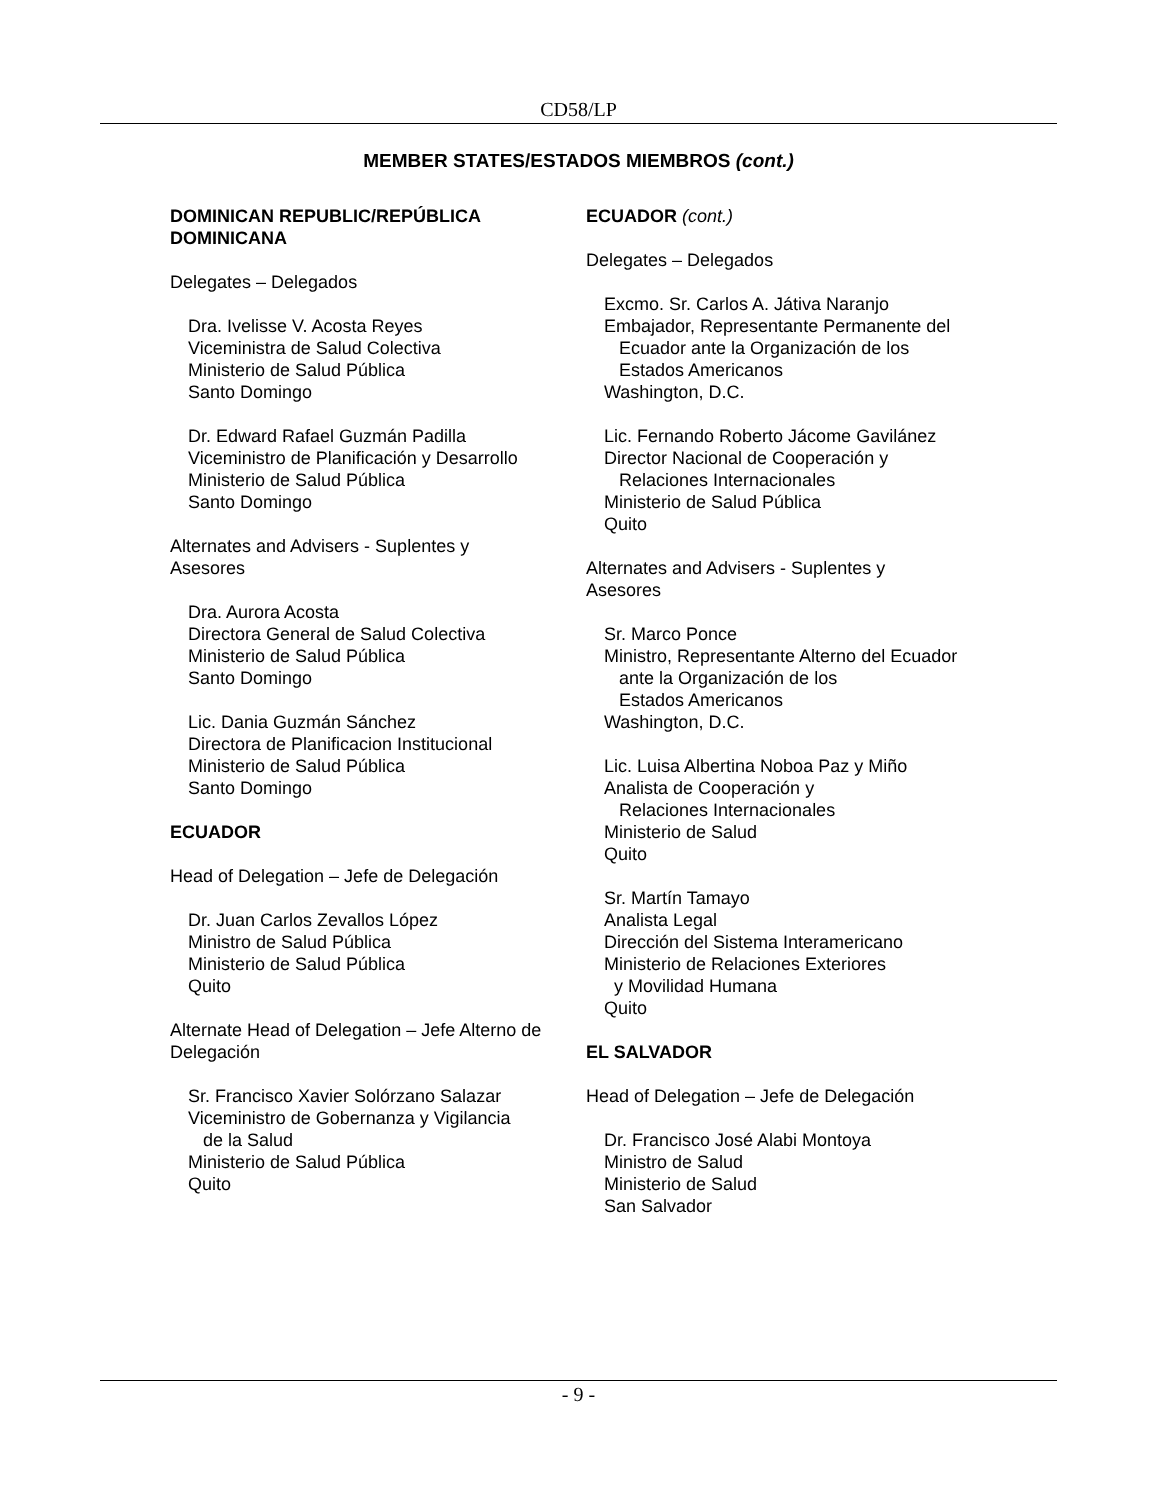CD58/LP
MEMBER STATES/ESTADOS MIEMBROS (cont.)
DOMINICAN REPUBLIC/REPÚBLICA
DOMINICANA
Delegates – Delegados
Dra. Ivelisse V. Acosta Reyes
Viceministra de Salud Colectiva
Ministerio de Salud Pública
Santo Domingo
Dr. Edward Rafael Guzmán Padilla
Viceministro de Planificación y Desarrollo
Ministerio de Salud Pública
Santo Domingo
Alternates and Advisers - Suplentes y
Asesores
Dra. Aurora Acosta
Directora General de Salud Colectiva
Ministerio de Salud Pública
Santo Domingo
Lic. Dania Guzmán Sánchez
Directora de Planificacion Institucional
Ministerio de Salud Pública
Santo Domingo
ECUADOR
Head of Delegation – Jefe de Delegación
Dr. Juan Carlos Zevallos López
Ministro de Salud Pública
Ministerio de Salud Pública
Quito
Alternate Head of Delegation – Jefe Alterno de Delegación
Sr. Francisco Xavier Solórzano Salazar
Viceministro de Gobernanza y Vigilancia
de la Salud
Ministerio de Salud Pública
Quito
ECUADOR (cont.)
Delegates – Delegados
Excmo. Sr. Carlos A. Játiva Naranjo
Embajador, Representante Permanente del
Ecuador ante la Organización de los
Estados Americanos
Washington, D.C.
Lic. Fernando Roberto Jácome Gavilánez
Director Nacional de Cooperación y
Relaciones Internacionales
Ministerio de Salud Pública
Quito
Alternates and Advisers - Suplentes y
Asesores
Sr. Marco Ponce
Ministro, Representante Alterno del Ecuador
ante la Organización de los
Estados Americanos
Washington, D.C.
Lic. Luisa Albertina Noboa Paz y Miño
Analista de Cooperación y
Relaciones Internacionales
Ministerio de Salud
Quito
Sr. Martín Tamayo
Analista Legal
Dirección del Sistema Interamericano
Ministerio de Relaciones Exteriores
y Movilidad Humana
Quito
EL SALVADOR
Head of Delegation – Jefe de Delegación
Dr. Francisco José Alabi Montoya
Ministro de Salud
Ministerio de Salud
San Salvador
- 9 -